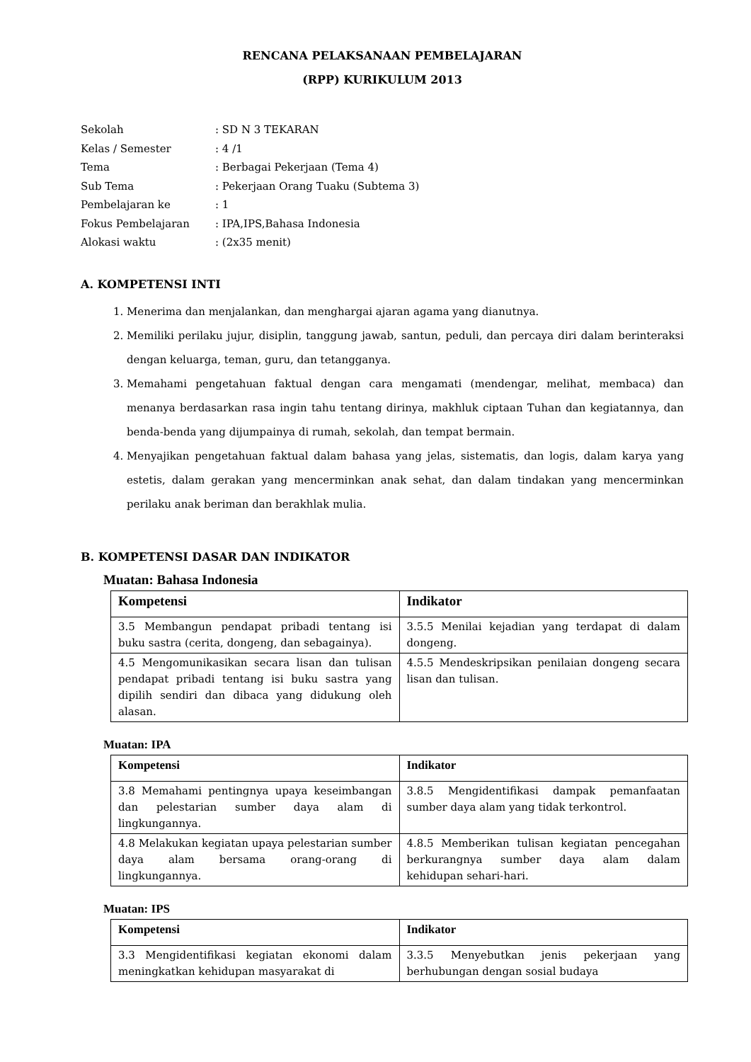RENCANA PELAKSANAAN PEMBELAJARAN
(RPP) KURIKULUM 2013
Sekolah
: SD N 3 TEKARAN
Kelas / Semester
: 4 /1
Tema
: Berbagai Pekerjaan (Tema 4)
Sub Tema
: Pekerjaan Orang Tuaku (Subtema 3)
Pembelajaran ke
: 1
Fokus Pembelajaran
: IPA,IPS,Bahasa Indonesia
Alokasi waktu
: (2x35 menit)
A. KOMPETENSI INTI
1. Menerima dan menjalankan, dan menghargai ajaran agama yang dianutnya.
2. Memiliki perilaku jujur, disiplin, tanggung jawab, santun, peduli, dan percaya diri dalam berinteraksi dengan keluarga, teman, guru, dan tetangganya.
3. Memahami pengetahuan faktual dengan cara mengamati (mendengar, melihat, membaca) dan menanya berdasarkan rasa ingin tahu tentang dirinya, makhluk ciptaan Tuhan dan kegiatannya, dan benda-benda yang dijumpainya di rumah, sekolah, dan tempat bermain.
4. Menyajikan pengetahuan faktual dalam bahasa yang jelas, sistematis, dan logis, dalam karya yang estetis, dalam gerakan yang mencerminkan anak sehat, dan dalam tindakan yang mencerminkan perilaku anak beriman dan berakhlak mulia.
B. KOMPETENSI DASAR DAN INDIKATOR
Muatan: Bahasa Indonesia
| Kompetensi | Indikator |
| --- | --- |
| 3.5 Membangun pendapat pribadi tentang isi buku sastra (cerita, dongeng, dan sebagainya). | 3.5.5 Menilai kejadian yang terdapat di dalam dongeng. |
| 4.5 Mengomunikasikan secara lisan dan tulisan pendapat pribadi tentang isi buku sastra yang dipilih sendiri dan dibaca yang didukung oleh alasan. | 4.5.5 Mendeskripsikan penilaian dongeng secara lisan dan tulisan. |
Muatan: IPA
| Kompetensi | Indikator |
| --- | --- |
| 3.8 Memahami pentingnya upaya keseimbangan dan pelestarian sumber daya alam di lingkungannya. | 3.8.5 Mengidentifikasi dampak pemanfaatan sumber daya alam yang tidak terkontrol. |
| 4.8 Melakukan kegiatan upaya pelestarian sumber daya alam bersama orang-orang di lingkungannya. | 4.8.5 Memberikan tulisan kegiatan pencegahan berkurangnya sumber daya alam dalam kehidupan sehari-hari. |
Muatan: IPS
| Kompetensi | Indikator |
| --- | --- |
| 3.3 Mengidentifikasi kegiatan ekonomi dalam meningkatkan kehidupan masyarakat di | 3.3.5 Menyebutkan jenis pekerjaan yang berhubungan dengan sosial budaya |